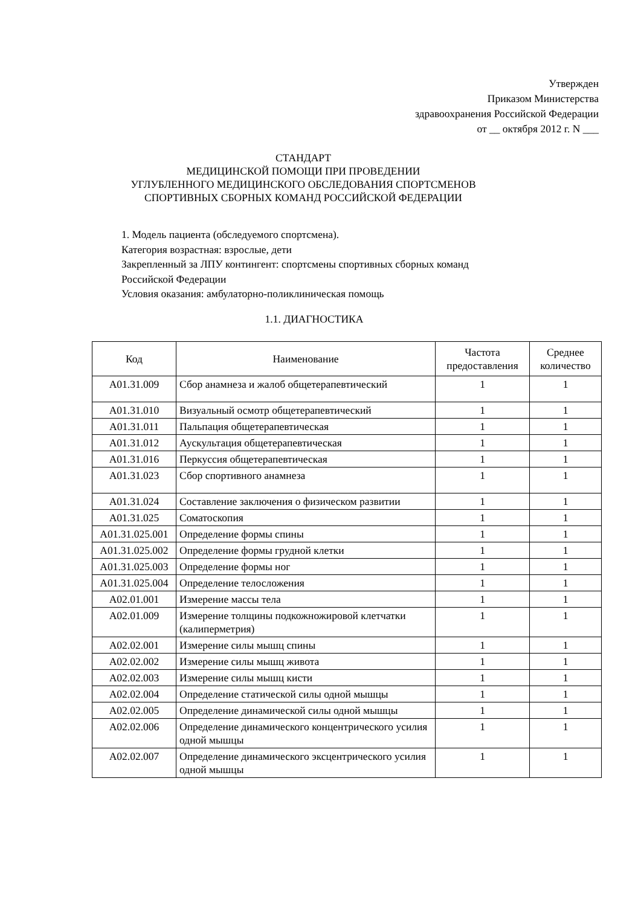Утвержден
Приказом Министерства
здравоохранения Российской Федерации
от __ октября 2012 г. N ___
СТАНДАРТ
МЕДИЦИНСКОЙ ПОМОЩИ ПРИ ПРОВЕДЕНИИ
УГЛУБЛЕННОГО МЕДИЦИНСКОГО ОБСЛЕДОВАНИЯ СПОРТСМЕНОВ
СПОРТИВНЫХ СБОРНЫХ КОМАНД РОССИЙСКОЙ ФЕДЕРАЦИИ
1. Модель пациента (обследуемого спортсмена).
Категория возрастная: взрослые, дети
Закрепленный за ЛПУ контингент: спортсмены спортивных сборных команд
Российской Федерации
Условия оказания: амбулаторно-поликлиническая помощь
1.1. ДИАГНОСТИКА
| Код | Наименование | Частота предоставления | Среднее количество |
| --- | --- | --- | --- |
| A01.31.009 | Сбор анамнеза и жалоб общетерапевтический | 1 | 1 |
| A01.31.010 | Визуальный осмотр общетерапевтический | 1 | 1 |
| A01.31.011 | Пальпация общетерапевтическая | 1 | 1 |
| A01.31.012 | Аускультация общетерапевтическая | 1 | 1 |
| A01.31.016 | Перкуссия общетерапевтическая | 1 | 1 |
| A01.31.023 | Сбор спортивного анамнеза | 1 | 1 |
| A01.31.024 | Составление заключения о физическом развитии | 1 | 1 |
| A01.31.025 | Соматоскопия | 1 | 1 |
| A01.31.025.001 | Определение формы спины | 1 | 1 |
| A01.31.025.002 | Определение формы грудной клетки | 1 | 1 |
| A01.31.025.003 | Определение формы ног | 1 | 1 |
| A01.31.025.004 | Определение телосложения | 1 | 1 |
| A02.01.001 | Измерение массы тела | 1 | 1 |
| A02.01.009 | Измерение толщины подкожножировой клетчатки (калиперметрия) | 1 | 1 |
| A02.02.001 | Измерение силы мышц спины | 1 | 1 |
| A02.02.002 | Измерение силы мышц живота | 1 | 1 |
| A02.02.003 | Измерение силы мышц кисти | 1 | 1 |
| A02.02.004 | Определение статической силы одной мышцы | 1 | 1 |
| A02.02.005 | Определение динамической силы одной мышцы | 1 | 1 |
| A02.02.006 | Определение динамического концентрического усилия одной мышцы | 1 | 1 |
| A02.02.007 | Определение динамического эксцентрического усилия одной мышцы | 1 | 1 |